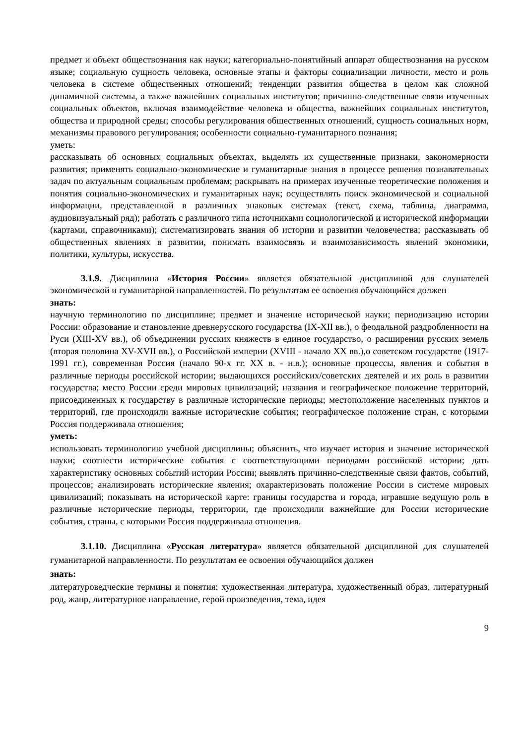предмет и объект обществознания как науки; категориально-понятийный аппарат обществознания на русском языке; социальную сущность человека, основные этапы и факторы социализации личности, место и роль человека в системе общественных отношений; тенденции развития общества в целом как сложной динамичной системы, а также важнейших социальных институтов; причинно-следственные связи изученных социальных объектов, включая взаимодействие человека и общества, важнейших социальных институтов, общества и природной среды; способы регулирования общественных отношений, сущность социальных норм, механизмы правового регулирования; особенности социально-гуманитарного познания;
уметь:
рассказывать об основных социальных объектах, выделять их существенные признаки, закономерности развития; применять социально-экономические и гуманитарные знания в процессе решения познавательных задач по актуальным социальным проблемам; раскрывать на примерах изученные теоретические положения и понятия социально-экономических и гуманитарных наук; осуществлять поиск экономической и социальной информации, представленной в различных знаковых системах (текст, схема, таблица, диаграмма, аудиовизуальный ряд); работать с различного типа источниками социологической и исторической информации (картами, справочниками); систематизировать знания об истории и развитии человечества; рассказывать об общественных явлениях в развитии, понимать взаимосвязь и взаимозависимость явлений экономики, политики, культуры, искусства.
3.1.9. Дисциплина «История России» является обязательной дисциплиной для слушателей экономической и гуманитарной направленностей. По результатам ее освоения обучающийся должен
знать:
научную терминологию по дисциплине; предмет и значение исторической науки; периодизацию истории России: образование и становление древнерусского государства (IX-XII вв.), о феодальной раздробленности на Руси (XIII-XV вв.), об объединении русских княжеств в единое государство, о расширении русских земель (вторая половина XV-XVII вв.), о Российской империи (XVIII - начало XX вв.),о советском государстве (1917-1991 гг.), современная Россия (начало 90-х гг. XX в. - н.в.); основные процессы, явления и события в различные периоды российской истории; выдающихся российских/советских деятелей и их роль в развитии государства; место России среди мировых цивилизаций; названия и географическое положение территорий, присоединенных к государству в различные исторические периоды; местоположение населенных пунктов и территорий, где происходили важные исторические события; географическое положение стран, с которыми Россия поддерживала отношения;
уметь:
использовать терминологию учебной дисциплины; объяснить, что изучает история и значение исторической науки; соотнести исторические события с соответствующими периодами российской истории; дать характеристику основных событий истории России; выявлять причинно-следственные связи фактов, событий, процессов; анализировать исторические явления; охарактеризовать положение России в системе мировых цивилизаций; показывать на исторической карте: границы государства и города, игравшие ведущую роль в различные исторические периоды, территории, где происходили важнейшие для России исторические события, страны, с которыми Россия поддерживала отношения.
3.1.10. Дисциплина «Русская литература» является обязательной дисциплиной для слушателей гуманитарной направленности. По результатам ее освоения обучающийся должен
знать:
литературоведческие термины и понятия: художественная литература, художественный образ, литературный род, жанр, литературное направление, герой произведения, тема, идея
9